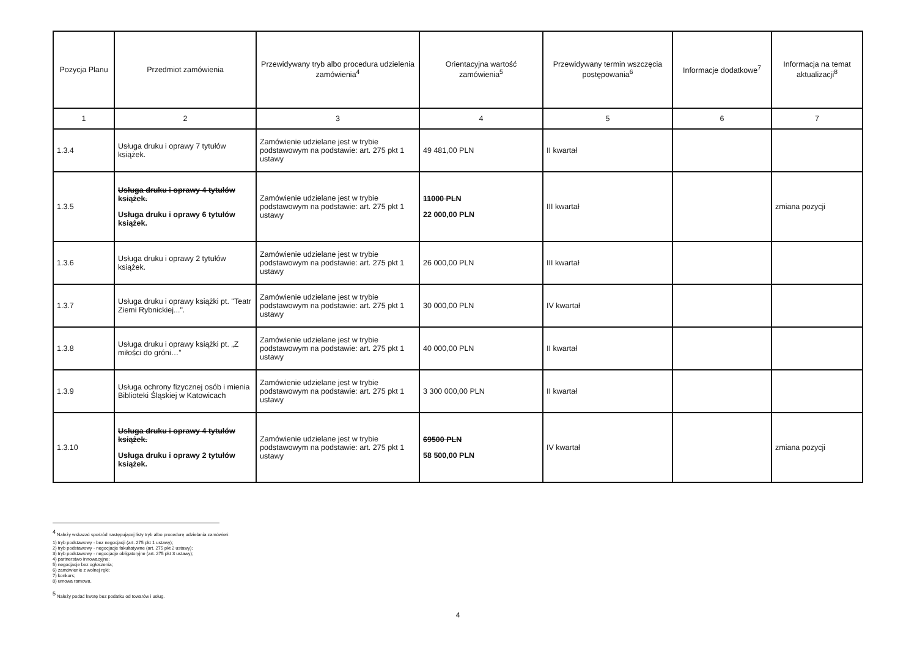| Pozycja Planu | Przedmiot zamówienia | Przewidywany tryb albo procedura udzielenia zamówienia<sup>4</sup> | Orientacyjna wartość zamówienia<sup>5</sup> | Przewidywany termin wszczęcia postępowania<sup>6</sup> | Informacje dodatkowe<sup>7</sup> | Informacja na temat aktualizacji<sup>8</sup> |
| --- | --- | --- | --- | --- | --- | --- |
| 1 | 2 | 3 | 4 | 5 | 6 | 7 |
| 1.3.4 | Usługa druku i oprawy 7 tytułów książek. | Zamówienie udzielane jest w trybie podstawowym na podstawie: art. 275 pkt 1 ustawy | 49 481,00 PLN | II kwartał | | |
| 1.3.5 | Usługa druku i oprawy 4 tytułów książek. Usługa druku i oprawy 6 tytułów książek. | Zamówienie udzielane jest w trybie podstawowym na podstawie: art. 275 pkt 1 ustawy | 11000 PLN 22 000,00 PLN | III kwartał | | zmiana pozycji |
| 1.3.6 | Usługa druku i oprawy 2 tytułów książek. | Zamówienie udzielane jest w trybie podstawowym na podstawie: art. 275 pkt 1 ustawy | 26 000,00 PLN | III kwartał | | |
| 1.3.7 | Usługa druku i oprawy książki pt. "Teatr Ziemi Rybnickiej...". | Zamówienie udzielane jest w trybie podstawowym na podstawie: art. 275 pkt 1 ustawy | 30 000,00 PLN | IV kwartał | | |
| 1.3.8 | Usługa druku i oprawy książki pt. „Z miłości do gróni…” | Zamówienie udzielane jest w trybie podstawowym na podstawie: art. 275 pkt 1 ustawy | 40 000,00 PLN | II kwartał | | |
| 1.3.9 | Usługa ochrony fizycznej osób i mienia Biblioteki Śląskiej w Katowicach | Zamówienie udzielane jest w trybie podstawowym na podstawie: art. 275 pkt 1 ustawy | 3 300 000,00 PLN | II kwartał | | |
| 1.3.10 | Usługa druku i oprawy 4 tytułów książek. Usługa druku i oprawy 2 tytułów książek. | Zamówienie udzielane jest w trybie podstawowym na podstawie: art. 275 pkt 1 ustawy | 69500 PLN 58 500,00 PLN | IV kwartał | | zmiana pozycji |
<sup>4</sup> Należy wskazać spośród następującej listy tryb albo procedurę udzielania zamówień:
1) tryb podstawowy - bez negocjacji (art. 275 pkt 1 ustawy);
2) tryb podstawowy - negocjacje fakultatywne (art. 275 pkt 2 ustawy);
3) tryb podstawowy - negocjacje obligatoryjne (art. 275 pkt 3 ustawy);
4) partnerstwo innowacyjne;
5) negocjacje bez ogłoszenia;
6) zamówienie z wolnej ręki;
7) konkurs;
8) umowa ramowa.
<sup>5</sup> Należy podać kwotę bez podatku od towarów i usług.
4